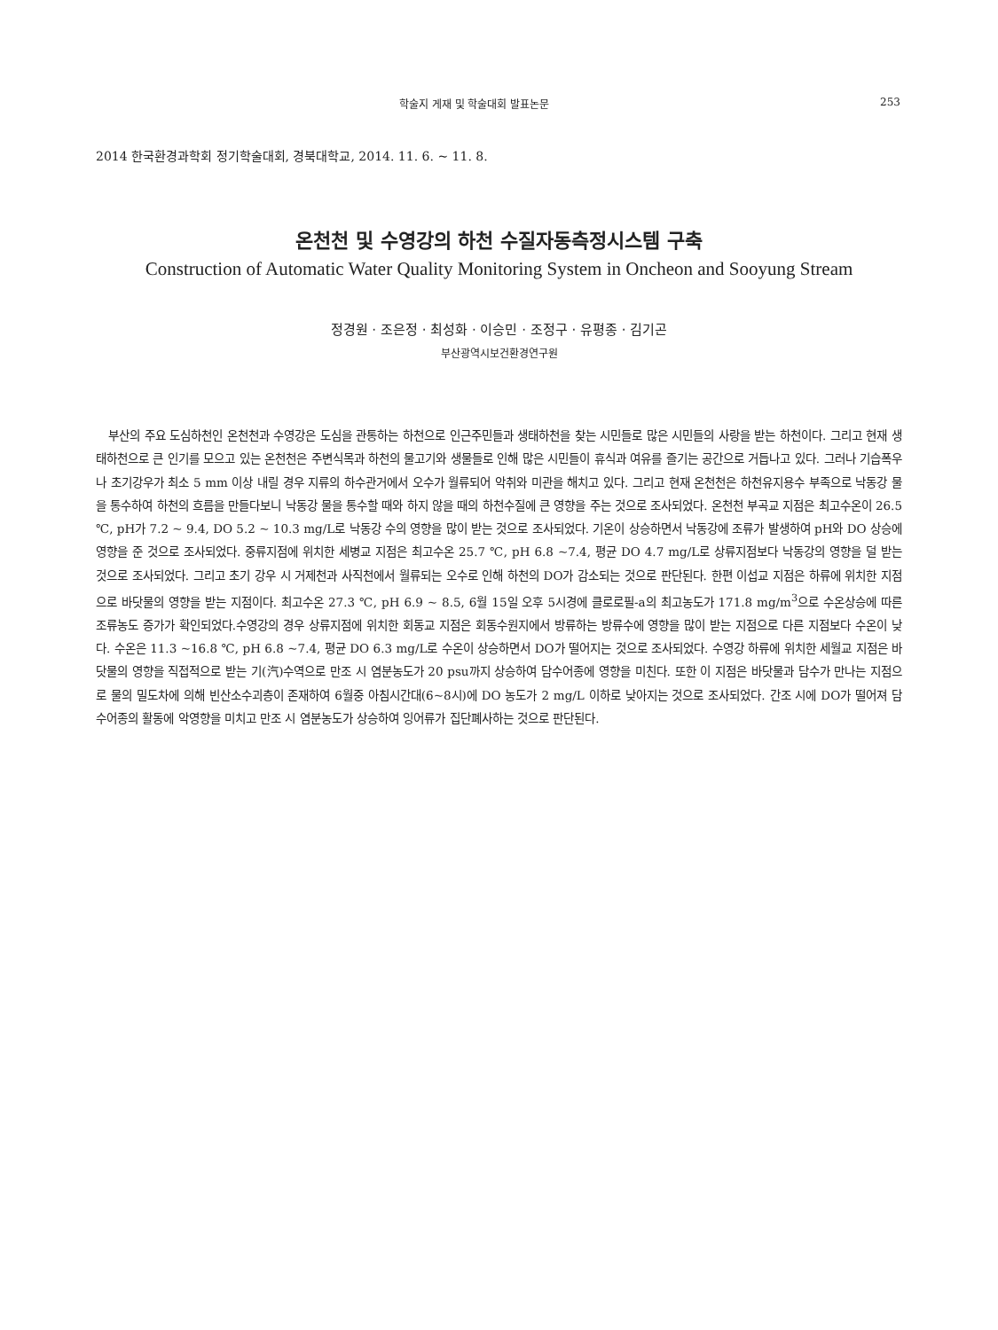학술지 게재 및 학술대회 발표논문 253
2014 한국환경과학회 정기학술대회, 경북대학교, 2014. 11. 6. ~ 11. 8.
온천천 및 수영강의 하천 수질자동측정시스템 구축
Construction of Automatic Water Quality Monitoring System in Oncheon and Sooyung Stream
정경원 · 조은정 · 최성화 · 이승민 · 조정구 · 유평종 · 김기곤
부산광역시보건환경연구원
부산의 주요 도심하천인 온천천과 수영강은 도심을 관통하는 하천으로 인근주민들과 생태하천을 찾는 시민들로 많은 시민들의 사랑을 받는 하천이다. 그리고 현재 생태하천으로 큰 인기를 모으고 있는 온천천은 주변식목과 하천의 물고기와 생물들로 인해 많은 시민들이 휴식과 여유를 즐기는 공간으로 거듭나고 있다. 그러나 기습폭우나 초기강우가 최소 5 mm 이상 내릴 경우 지류의 하수관거에서 오수가 월류되어 악취와 미관을 해치고 있다. 그리고 현재 온천천은 하천유지용수 부족으로 낙동강 물을 통수하여 하천의 흐름을 만들다보니 낙동강 물을 통수할 때와 하지 않을 때의 하천수질에 큰 영향을 주는 것으로 조사되었다. 온천천 부곡교 지점은 최고수온이 26.5 ℃, pH가 7.2 ~ 9.4, DO 5.2 ~ 10.3 mg/L로 낙동강 수의 영향을 많이 받는 것으로 조사되었다. 기온이 상승하면서 낙동강에 조류가 발생하여 pH와 DO 상승에 영향을 준 것으로 조사되었다. 중류지점에 위치한 세병교 지점은 최고수온 25.7 ℃, pH 6.8 ~7.4, 평균 DO 4.7 mg/L로 상류지점보다 낙동강의 영향을 덜 받는 것으로 조사되었다. 그리고 초기 강우 시 거제천과 사직천에서 월류되는 오수로 인해 하천의 DO가 감소되는 것으로 판단된다. 한편 이섭교 지점은 하류에 위치한 지점으로 바닷물의 영향을 받는 지점이다. 최고수온 27.3 ℃, pH 6.9 ~ 8.5, 6월 15일 오후 5시경에 클로로필-a의 최고농도가 171.8 mg/m<sup>3</sup>으로 수온상승에 따른 조류농도 증가가 확인되었다.수영강의 경우 상류지점에 위치한 회동교 지점은 회동수원지에서 방류하는 방류수에 영향을 많이 받는 지점으로 다른 지점보다 수온이 낮다. 수온은 11.3 ~16.8 ℃, pH 6.8 ~7.4, 평균 DO 6.3 mg/L로 수온이 상승하면서 DO가 떨어지는 것으로 조사되었다. 수영강 하류에 위치한 세월교 지점은 바닷물의 영향을 직접적으로 받는 기(汽)수역으로 만조 시 염분농도가 20 psu까지 상승하여 담수어종에 영향을 미친다. 또한 이 지점은 바닷물과 담수가 만나는 지점으로 물의 밀도차에 의해 빈산소수괴층이 존재하여 6월중 아침시간대(6~8시)에 DO 농도가 2 mg/L 이하로 낮아지는 것으로 조사되었다. 간조 시에 DO가 떨어져 담수어종의 활동에 악영향을 미치고 만조 시 염분농도가 상승하여 잉어류가 집단폐사하는 것으로 판단된다.